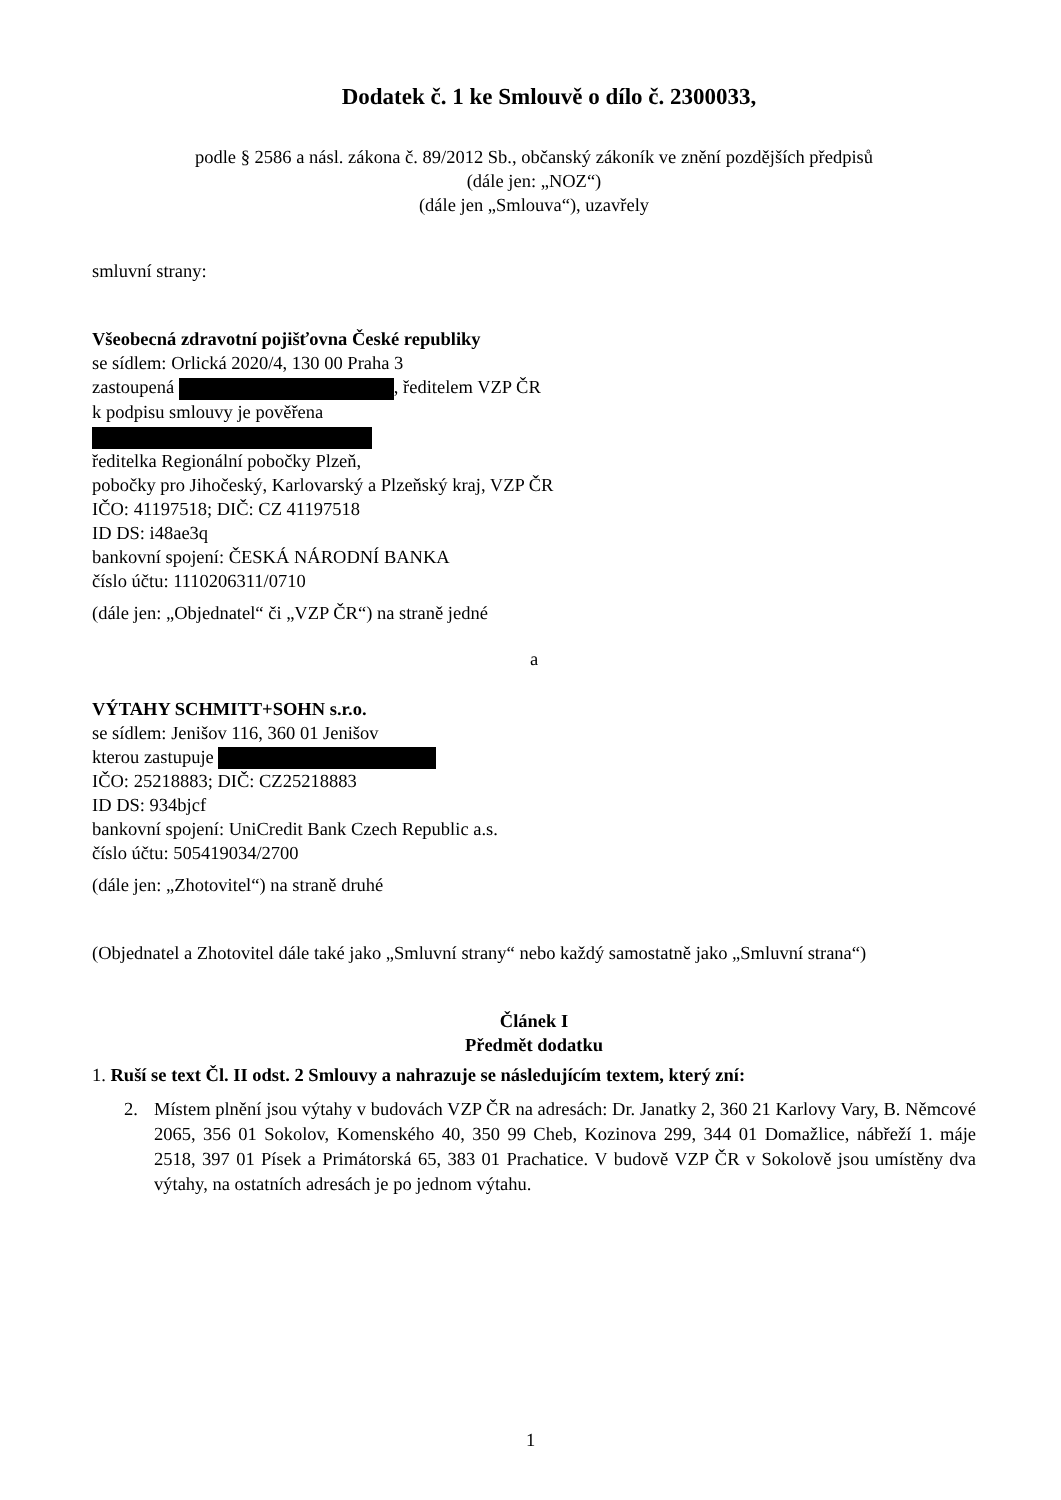Dodatek č. 1 ke Smlouvě o dílo č. 2300033,
podle § 2586 a násl. zákona č. 89/2012 Sb., občanský zákoník ve znění pozdějších předpisů
(dále jen: „NOZ“)
(dále jen „Smlouva“), uzavřely
smluvní strany:
Všeobecná zdravotní pojišťovna České republiky
se sídlem: Orlická 2020/4, 130 00 Praha 3
zastoupená , ředitelem VZP ČR
k podpisu smlouvy je pověřena
ředitelka Regionální pobočky Plzeň,
pobočky pro Jihočeský, Karlovarský a Plzeňský kraj, VZP ČR
IČO: 41197518; DIČ: CZ 41197518
ID DS: i48ae3q
bankovní spojení: ČESKÁ NÁRODNÍ BANKA
číslo účtu: 1110206311/0710
(dále jen: „Objednatel“ či „VZP ČR“) na straně jedné
a
VÝTAHY SCHMITT+SOHN s.r.o.
se sídlem: Jenišov 116, 360 01 Jenišov
kterou zastupuje
IČO: 25218883; DIČ: CZ25218883
ID DS: 934bjcf
bankovní spojení: UniCredit Bank Czech Republic a.s.
číslo účtu: 505419034/2700
(dále jen: „Zhotovitel“) na straně druhé
(Objednatel a Zhotovitel dále také jako „Smluvní strany“ nebo každý samostatně jako „Smluvní strana“)
Článek I
Předmět dodatku
1. Ruší se text Čl. II odst. 2 Smlouvy a nahrazuje se následujícím textem, který zní:
2. Místem plnění jsou výtahy v budovách VZP ČR na adresách: Dr. Janatky 2, 360 21 Karlovy Vary, B. Němcové 2065, 356 01 Sokolov, Komenského 40, 350 99 Cheb, Kozinova 299, 344 01 Domažlice, nábřeží 1. máje 2518, 397 01 Písek a Primátorská 65, 383 01 Prachatice. V budově VZP ČR v Sokolově jsou umístěny dva výtahy, na ostatních adresách je po jednom výtahu.
1